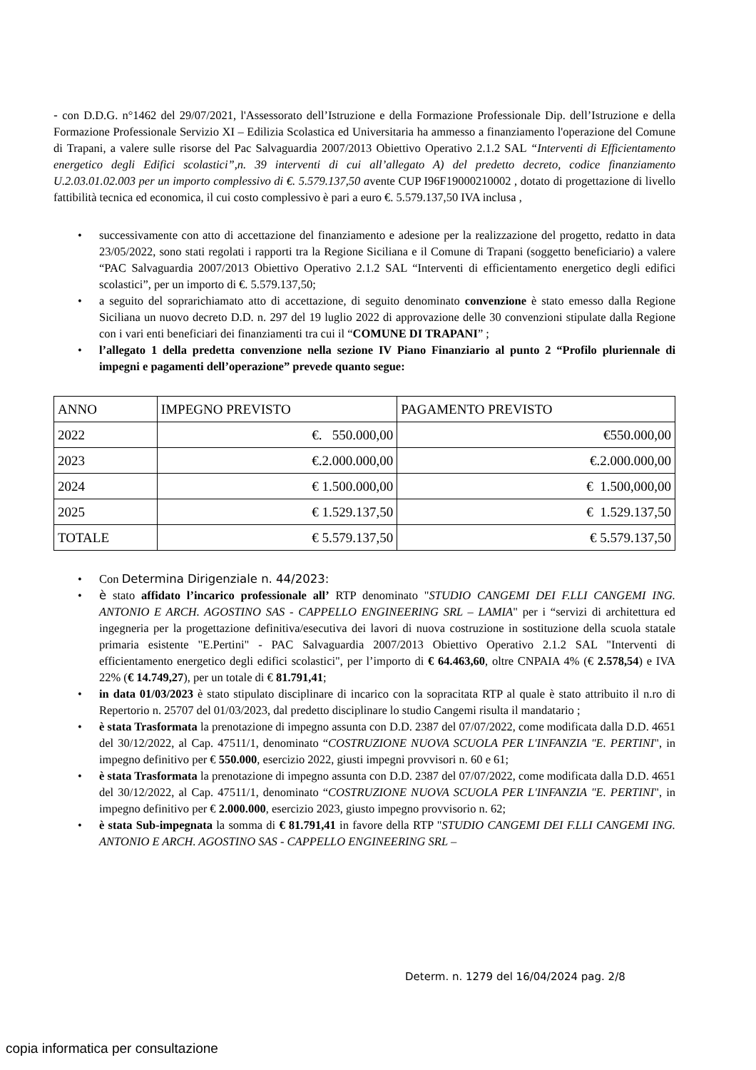- con D.D.G. n°1462 del 29/07/2021, l'Assessorato dell’Istruzione e della Formazione Professionale Dip. dell’Istruzione e della Formazione Professionale Servizio XI – Edilizia Scolastica ed Universitaria ha ammesso a finanziamento l'operazione del Comune di Trapani, a valere sulle risorse del Pac Salvaguardia 2007/2013 Obiettivo Operativo 2.1.2 SAL “Interventi di Efficientamento energetico degli Edifici scolastici”,n. 39 interventi di cui all’allegato A) del predetto decreto, codice finanziamento U.2.03.01.02.003 per un importo complessivo di €. 5.579.137,50 avente CUP I96F19000210002 , dotato di progettazione di livello fattibilità tecnica ed economica, il cui costo complessivo è pari a euro €. 5.579.137,50 IVA inclusa ,
• successivamente con atto di accettazione del finanziamento e adesione per la realizzazione del progetto, redatto in data 23/05/2022, sono stati regolati i rapporti tra la Regione Siciliana e il Comune di Trapani (soggetto beneficiario) a valere “PAC Salvaguardia 2007/2013 Obiettivo Operativo 2.1.2 SAL “Interventi di efficientamento energetico degli edifici scolastici”, per un importo di €. 5.579.137,50;
• a seguito del soprarichiamato atto di accettazione, di seguito denominato convenzione è stato emesso dalla Regione Siciliana un nuovo decreto D.D. n. 297 del 19 luglio 2022 di approvazione delle 30 convenzioni stipulate dalla Regione con i vari enti beneficiari dei finanziamenti tra cui il “COMUNE DI TRAPANI” ;
• l’allegato 1 della predetta convenzione nella sezione IV Piano Finanziario al punto 2 “Profilo pluriennale di impegni e pagamenti dell’operazione” prevede quanto segue:
| ANNO | IMPEGNO PREVISTO | PAGAMENTO PREVISTO |
| 2022 | €. 550.000,00 | €550.000,00 |
| 2023 | €.2.000.000,00 | €.2.000.000,00 |
| 2024 | € 1.500.000,00 | € 1.500,000,00 |
| 2025 | € 1.529.137,50 | € 1.529.137,50 |
| TOTALE | € 5.579.137,50 | € 5.579.137,50 |
• Con Determina Dirigenziale n. 44/2023:
• è stato affidato l’incarico professionale all’ RTP denominato "STUDIO CANGEMI DEI F.LLI CANGEMI ING. ANTONIO E ARCH. AGOSTINO SAS - CAPPELLO ENGINEERING SRL – LAMIA" per i “servizi di architettura ed ingegneria per la progettazione definitiva/esecutiva dei lavori di nuova costruzione in sostituzione della scuola statale primaria esistente "E.Pertini" - PAC Salvaguardia 2007/2013 Obiettivo Operativo 2.1.2 SAL "Interventi di efficientamento energetico degli edifici scolastici", per l’importo di € 64.463,60, oltre CNPAIA 4% (€ 2.578,54) e IVA 22% (€ 14.749,27), per un totale di € 81.791,41;
• in data 01/03/2023 è stato stipulato disciplinare di incarico con la sopracitata RTP al quale è stato attribuito il n.ro di Repertorio n. 25707 del 01/03/2023, dal predetto disciplinare lo studio Cangemi risulta il mandatario ;
• è stata Trasformata la prenotazione di impegno assunta con D.D. 2387 del 07/07/2022, come modificata dalla D.D. 4651 del 30/12/2022, al Cap. 47511/1, denominato “COSTRUZIONE NUOVA SCUOLA PER L'INFANZIA "E. PERTINI", in impegno definitivo per € 550.000, esercizio 2022, giusti impegni provvisori n. 60 e 61;
• è stata Trasformata la prenotazione di impegno assunta con D.D. 2387 del 07/07/2022, come modificata dalla D.D. 4651 del 30/12/2022, al Cap. 47511/1, denominato “COSTRUZIONE NUOVA SCUOLA PER L'INFANZIA "E. PERTINI", in impegno definitivo per € 2.000.000, esercizio 2023, giusto impegno provvisorio n. 62;
• è stata Sub-impegnata la somma di € 81.791,41 in favore della RTP "STUDIO CANGEMI DEI F.LLI CANGEMI ING. ANTONIO E ARCH. AGOSTINO SAS - CAPPELLO ENGINEERING SRL –
Determ. n. 1279 del 16/04/2024 pag. 2/8
copia informatica per consultazione